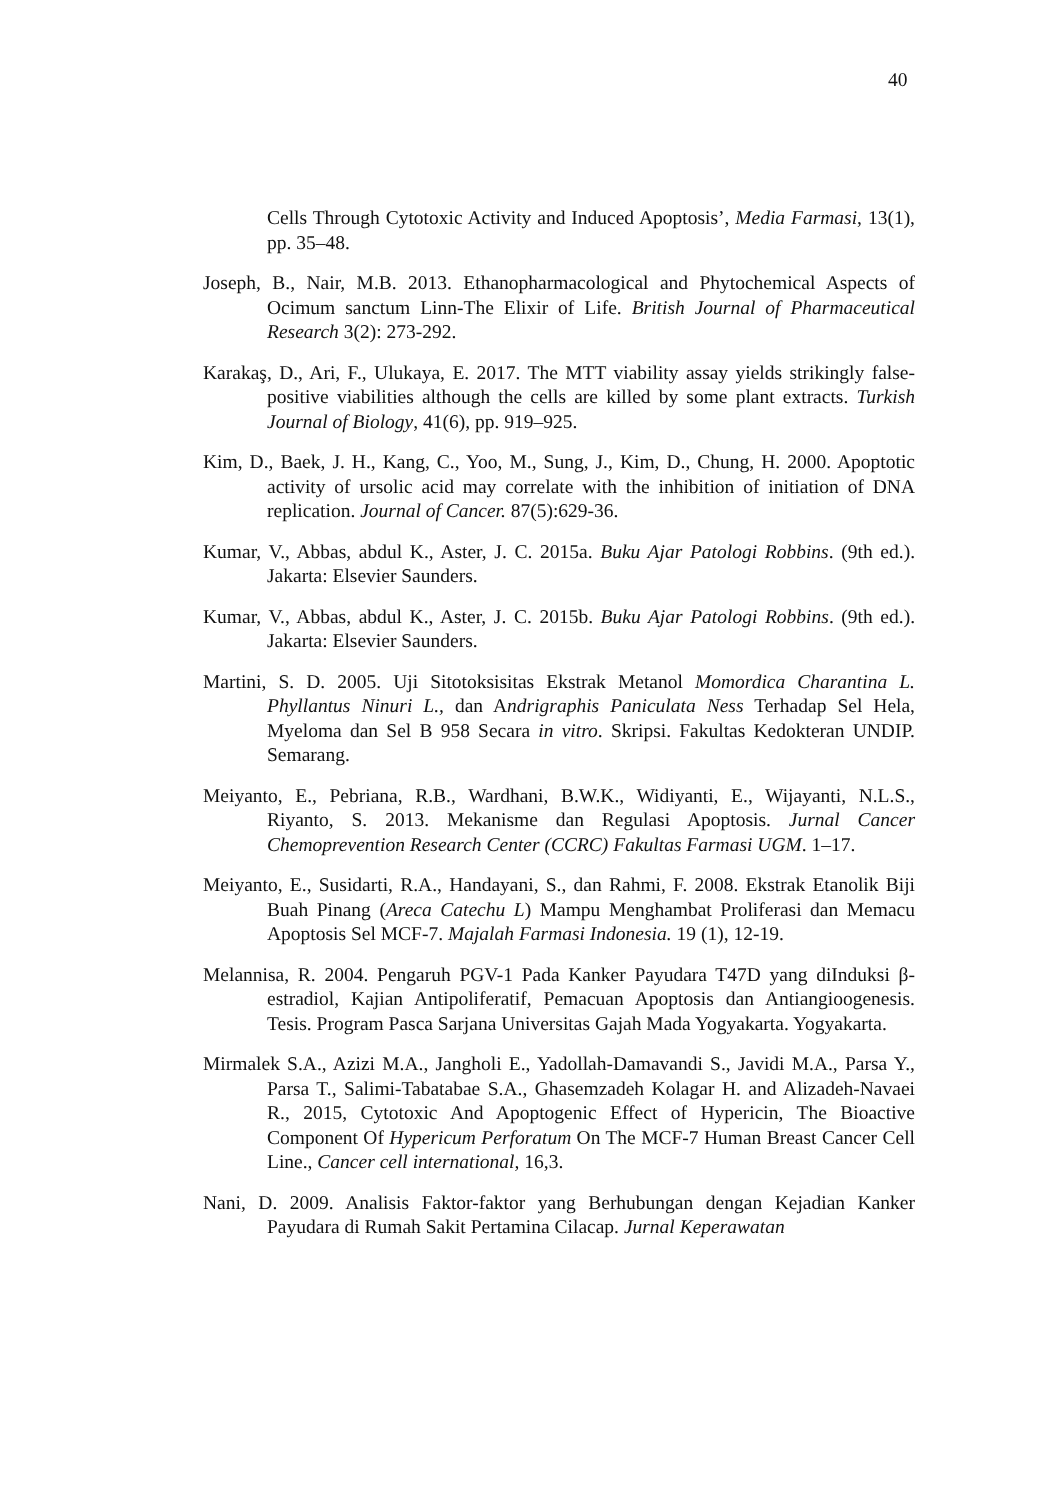40
Cells Through Cytotoxic Activity and Induced Apoptosis’, Media Farmasi, 13(1), pp. 35–48.
Joseph, B., Nair, M.B. 2013. Ethanopharmacological and Phytochemical Aspects of Ocimum sanctum Linn-The Elixir of Life. British Journal of Pharmaceutical Research 3(2): 273-292.
Karakaş, D., Ari, F., Ulukaya, E. 2017. The MTT viability assay yields strikingly false-positive viabilities although the cells are killed by some plant extracts. Turkish Journal of Biology, 41(6), pp. 919–925.
Kim, D., Baek, J. H., Kang, C., Yoo, M., Sung, J., Kim, D., Chung, H. 2000. Apoptotic activity of ursolic acid may correlate with the inhibition of initiation of DNA replication. Journal of Cancer. 87(5):629-36.
Kumar, V., Abbas, abdul K., Aster, J. C. 2015a. Buku Ajar Patologi Robbins. (9th ed.). Jakarta: Elsevier Saunders.
Kumar, V., Abbas, abdul K., Aster, J. C. 2015b. Buku Ajar Patologi Robbins. (9th ed.). Jakarta: Elsevier Saunders.
Martini, S. D. 2005. Uji Sitotoksisitas Ekstrak Metanol Momordica Charantina L. Phyllantus Ninuri L., dan Andrigraphis Paniculata Ness Terhadap Sel Hela, Myeloma dan Sel B 958 Secara in vitro. Skripsi. Fakultas Kedokteran UNDIP. Semarang.
Meiyanto, E., Pebriana, R.B., Wardhani, B.W.K., Widiyanti, E., Wijayanti, N.L.S., Riyanto, S. 2013. Mekanisme dan Regulasi Apoptosis. Jurnal Cancer Chemoprevention Research Center (CCRC) Fakultas Farmasi UGM. 1–17.
Meiyanto, E., Susidarti, R.A., Handayani, S., dan Rahmi, F. 2008. Ekstrak Etanolik Biji Buah Pinang (Areca Catechu L) Mampu Menghambat Proliferasi dan Memacu Apoptosis Sel MCF-7. Majalah Farmasi Indonesia. 19 (1), 12-19.
Melannisa, R. 2004. Pengaruh PGV-1 Pada Kanker Payudara T47D yang diInduksi β-estradiol, Kajian Antipoliferatif, Pemacuan Apoptosis dan Antiangioogenesis. Tesis. Program Pasca Sarjana Universitas Gajah Mada Yogyakarta. Yogyakarta.
Mirmalek S.A., Azizi M.A., Jangholi E., Yadollah-Damavandi S., Javidi M.A., Parsa Y., Parsa T., Salimi-Tabatabae S.A., Ghasemzadeh Kolagar H. and Alizadeh-Navaei R., 2015, Cytotoxic And Apoptogenic Effect of Hypericin, The Bioactive Component Of Hypericum Perforatum On The MCF-7 Human Breast Cancer Cell Line., Cancer cell international, 16,3.
Nani, D. 2009. Analisis Faktor-faktor yang Berhubungan dengan Kejadian Kanker Payudara di Rumah Sakit Pertamina Cilacap. Jurnal Keperawatan